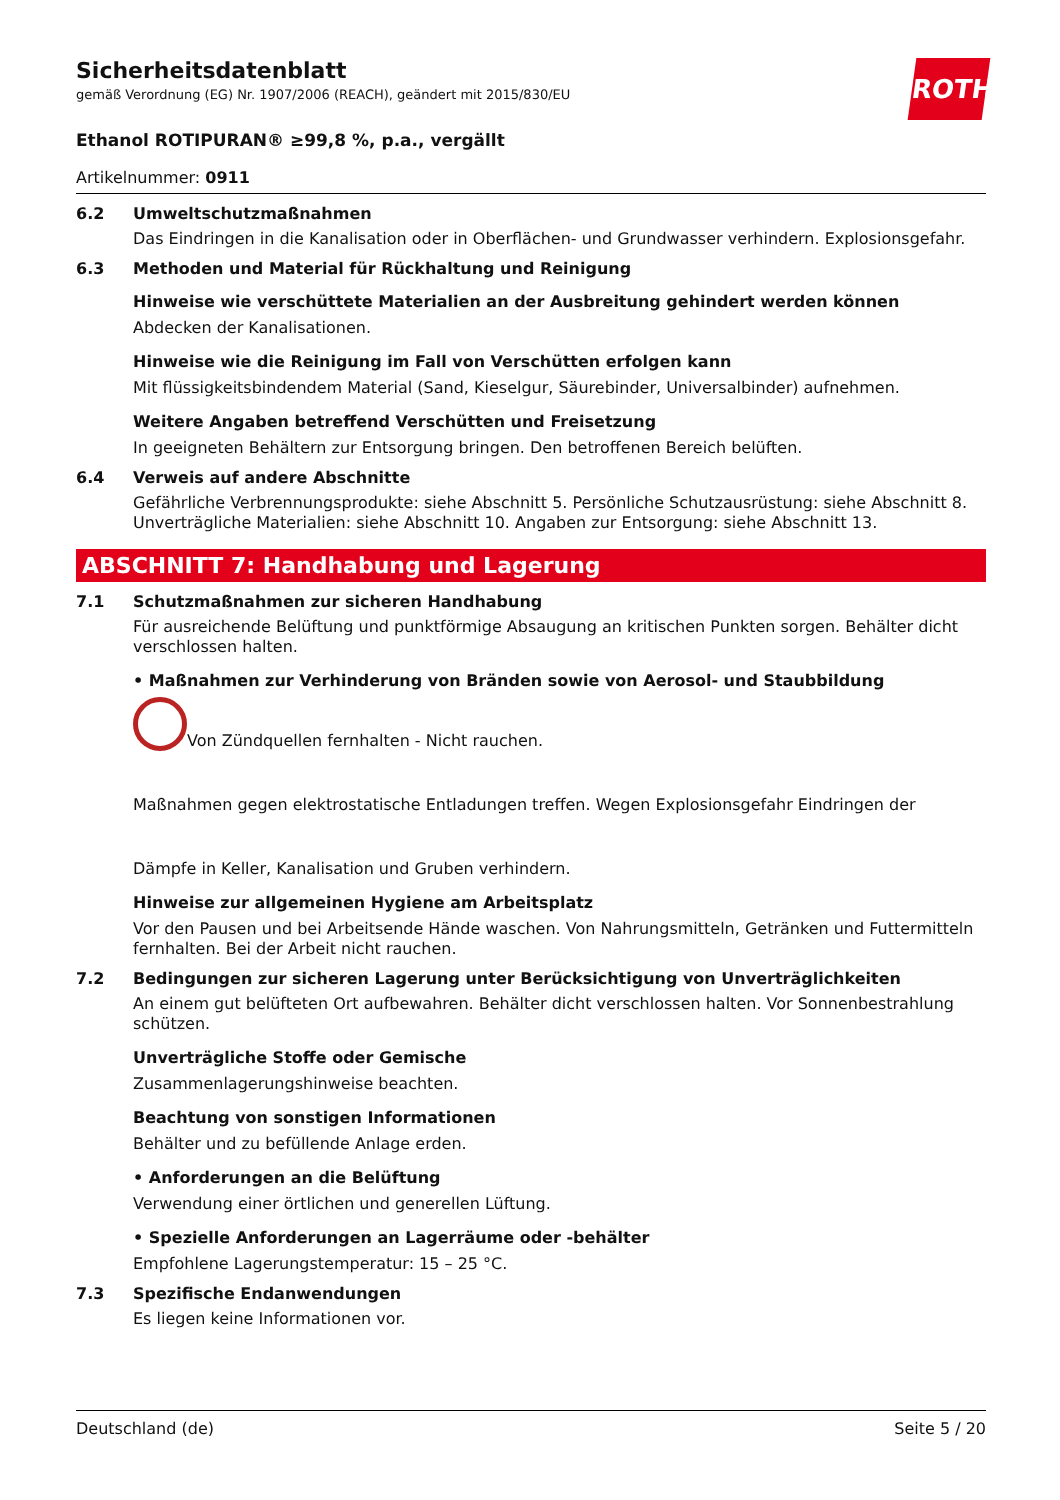ROTH
Sicherheitsdatenblatt
gemäß Verordnung (EG) Nr. 1907/2006 (REACH), geändert mit 2015/830/EU
Ethanol ROTIPURAN® ≥99,8 %, p.a., vergällt
Artikelnummer: 0911
6.2 Umweltschutzmaßnahmen
Das Eindringen in die Kanalisation oder in Oberflächen- und Grundwasser verhindern. Explosionsgefahr.
6.3 Methoden und Material für Rückhaltung und Reinigung
Hinweise wie verschüttete Materialien an der Ausbreitung gehindert werden können
Abdecken der Kanalisationen.
Hinweise wie die Reinigung im Fall von Verschütten erfolgen kann
Mit flüssigkeitsbindendem Material (Sand, Kieselgur, Säurebinder, Universalbinder) aufnehmen.
Weitere Angaben betreffend Verschütten und Freisetzung
In geeigneten Behältern zur Entsorgung bringen. Den betroffenen Bereich belüften.
6.4 Verweis auf andere Abschnitte
Gefährliche Verbrennungsprodukte: siehe Abschnitt 5. Persönliche Schutzausrüstung: siehe Abschnitt 8. Unverträgliche Materialien: siehe Abschnitt 10. Angaben zur Entsorgung: siehe Abschnitt 13.
ABSCHNITT 7: Handhabung und Lagerung
7.1 Schutzmaßnahmen zur sicheren Handhabung
Für ausreichende Belüftung und punktförmige Absaugung an kritischen Punkten sorgen. Behälter dicht verschlossen halten.
• Maßnahmen zur Verhinderung von Bränden sowie von Aerosol- und Staubbildung
Von Zündquellen fernhalten - Nicht rauchen.
Maßnahmen gegen elektrostatische Entladungen treffen. Wegen Explosionsgefahr Eindringen der
Dämpfe in Keller, Kanalisation und Gruben verhindern.
Hinweise zur allgemeinen Hygiene am Arbeitsplatz
Vor den Pausen und bei Arbeitsende Hände waschen. Von Nahrungsmitteln, Getränken und Futtermitteln fernhalten. Bei der Arbeit nicht rauchen.
7.2 Bedingungen zur sicheren Lagerung unter Berücksichtigung von Unverträglichkeiten
An einem gut belüfteten Ort aufbewahren. Behälter dicht verschlossen halten. Vor Sonnenbestrahlung schützen.
Unverträgliche Stoffe oder Gemische
Zusammenlagerungshinweise beachten.
Beachtung von sonstigen Informationen
Behälter und zu befüllende Anlage erden.
• Anforderungen an die Belüftung
Verwendung einer örtlichen und generellen Lüftung.
• Spezielle Anforderungen an Lagerräume oder -behälter
Empfohlene Lagerungstemperatur: 15 – 25 °C.
7.3 Spezifische Endanwendungen
Es liegen keine Informationen vor.
Deutschland (de) Seite 5 / 20